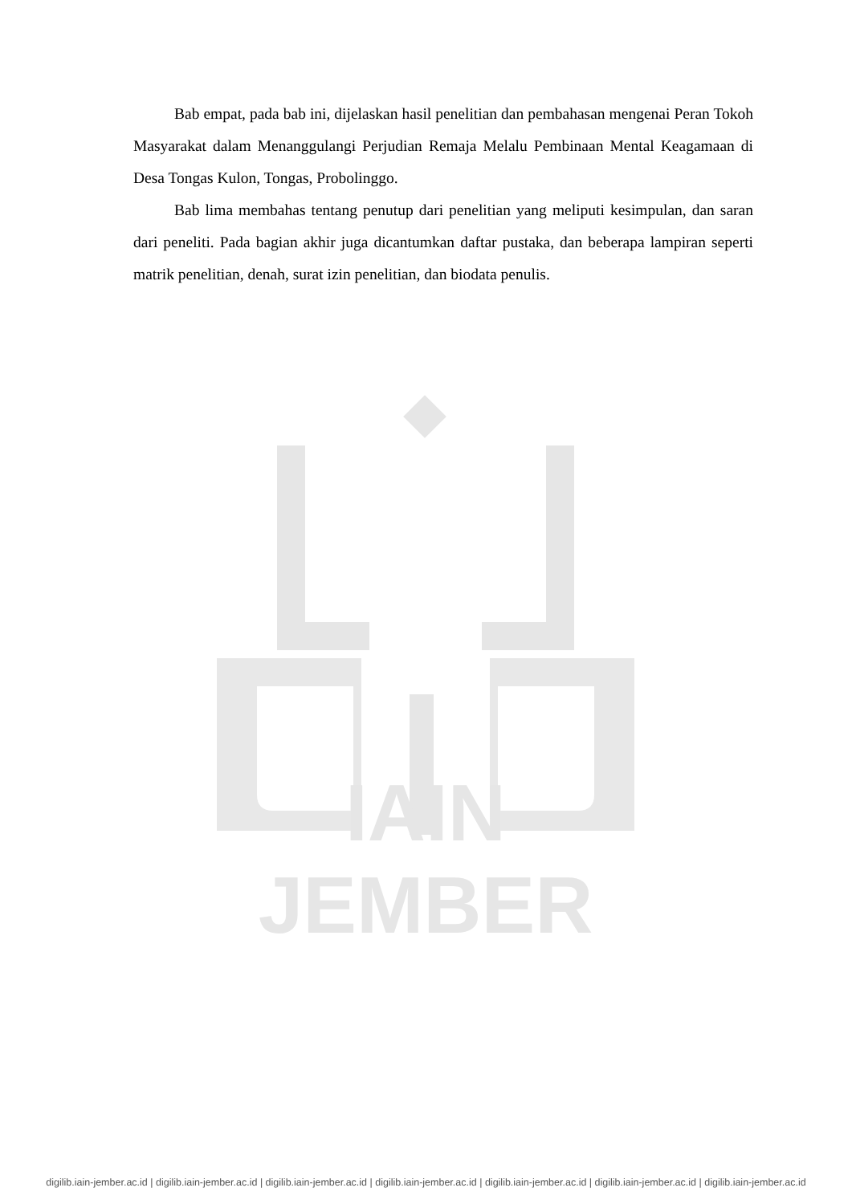Bab empat, pada bab ini, dijelaskan hasil penelitian dan pembahasan mengenai Peran Tokoh Masyarakat dalam Menanggulangi Perjudian Remaja Melalu Pembinaan Mental Keagamaan di Desa Tongas Kulon, Tongas, Probolinggo.
Bab lima membahas tentang penutup dari penelitian yang meliputi kesimpulan, dan saran dari peneliti. Pada bagian akhir juga dicantumkan daftar pustaka, dan beberapa lampiran seperti matrik penelitian, denah, surat izin penelitian, dan biodata penulis.
IAIN JEMBER
digilib.iain-jember.ac.id | digilib.iain-jember.ac.id | digilib.iain-jember.ac.id | digilib.iain-jember.ac.id | digilib.iain-jember.ac.id | digilib.iain-jember.ac.id | digilib.iain-jember.ac.id